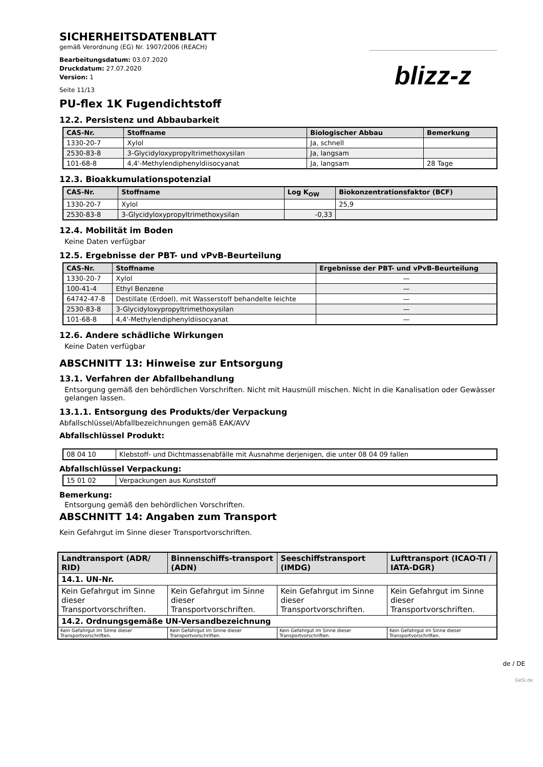SICHERHEITSDATENBLATT
gemäß Verordnung (EG) Nr. 1907/2006 (REACH)
Bearbeitungsdatum: 03.07.2020
Druckdatum: 27.07.2020
Version: 1
Seite 11/13
blizz-z
PU-flex 1K Fugendichtstoff
12.2. Persistenz und Abbaubarkeit
| CAS-Nr. | Stoffname | Biologischer Abbau | Bemerkung |
| --- | --- | --- | --- |
| 1330-20-7 | Xylol | Ja, schnell | |
| 2530-83-8 | 3-Glycidyloxypropyltrimethoxysilan | Ja, langsam | |
| 101-68-8 | 4,4'-Methylendiphenyldiisocyanat | Ja, langsam | 28 Tage |
12.3. Bioakkumulationspotenzial
| CAS-Nr. | Stoffname | Log K<sub>OW</sub> | Biokonzentrationsfaktor (BCF) |
| --- | --- | --- | --- |
| 1330-20-7 | Xylol | | 25,9 |
| 2530-83-8 | 3-Glycidyloxypropyltrimethoxysilan | -0,33 | |
12.4. Mobilität im Boden
Keine Daten verfügbar
12.5. Ergebnisse der PBT- und vPvB-Beurteilung
| CAS-Nr. | Stoffname | Ergebnisse der PBT- und vPvB-Beurteilung |
| --- | --- | --- |
| 1330-20-7 | Xylol | — |
| 100-41-4 | Ethyl Benzene | — |
| 64742-47-8 | Destillate (Erdoel), mit Wasserstoff behandelte leichte | — |
| 2530-83-8 | 3-Glycidyloxypropyltrimethoxysilan | — |
| 101-68-8 | 4,4'-Methylendiphenyldiisocyanat | — |
12.6. Andere schädliche Wirkungen
Keine Daten verfügbar
ABSCHNITT 13: Hinweise zur Entsorgung
13.1. Verfahren der Abfallbehandlung
Entsorgung gemäß den behördlichen Vorschriften. Nicht mit Hausmüll mischen. Nicht in die Kanalisation oder Gewässer gelangen lassen.
13.1.1. Entsorgung des Produkts/der Verpackung
Abfallschlüssel/Abfallbezeichnungen gemäß EAK/AVV
Abfallschlüssel Produkt:
| 08 04 10 | Klebstoff- und Dichtmassenabfälle mit Ausnahme derjenigen, die unter 08 04 09 fallen |
Abfallschlüssel Verpackung:
| 15 01 02 | Verpackungen aus Kunststoff |
Bemerkung:
Entsorgung gemäß den behördlichen Vorschriften.
ABSCHNITT 14: Angaben zum Transport
Kein Gefahrgut im Sinne dieser Transportvorschriften.
| Landtransport (ADR/ RID) | Binnenschiffs-transport (ADN) | Seeschiffstransport (IMDG) | Lufttransport (ICAO-TI / IATA-DGR) |
| --- | --- | --- | --- |
| 14.1. UN-Nr. | | | |
| Kein Gefahrgut im Sinne dieser Transportvorschriften. | Kein Gefahrgut im Sinne dieser Transportvorschriften. | Kein Gefahrgut im Sinne dieser Transportvorschriften. | Kein Gefahrgut im Sinne dieser Transportvorschriften. |
| 14.2. Ordnungsgemäße UN-Versandbezeichnung | | | |
| Kein Gefahrgut im Sinne dieser Transportvorschriften. | Kein Gefahrgut im Sinne dieser Transportvorschriften. | Kein Gefahrgut im Sinne dieser Transportvorschriften. | Kein Gefahrgut im Sinne dieser Transportvorschriften. |
de / DE
GeSi.de